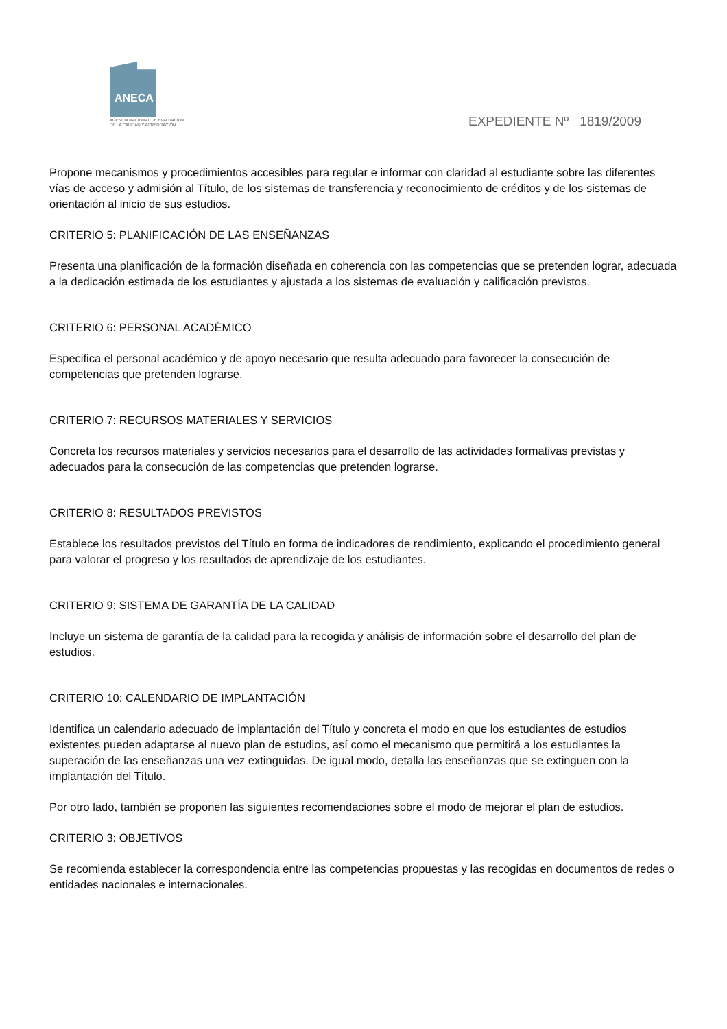ANECA
AGENCIA NACIONAL DE EVALUACIÓN
DE LA CALIDAD Y ACREDITACIÓN
EXPEDIENTE Nº 1819/2009
Propone mecanismos y procedimientos accesibles para regular e informar con claridad al estudiante sobre las diferentes vías de acceso y admisión al Título, de los sistemas de transferencia y reconocimiento de créditos y de los sistemas de orientación al inicio de sus estudios.
CRITERIO 5: PLANIFICACIÓN DE LAS ENSEÑANZAS
Presenta una planificación de la formación diseñada en coherencia con las competencias que se pretenden lograr, adecuada a la dedicación estimada de los estudiantes y ajustada a los sistemas de evaluación y calificación previstos.
CRITERIO 6: PERSONAL ACADÉMICO
Especifica el personal académico y de apoyo necesario que resulta adecuado para favorecer la consecución de competencias que pretenden lograrse.
CRITERIO 7: RECURSOS MATERIALES Y SERVICIOS
Concreta los recursos materiales y servicios necesarios para el desarrollo de las actividades formativas previstas y adecuados para la consecución de las competencias que pretenden lograrse.
CRITERIO 8: RESULTADOS PREVISTOS
Establece los resultados previstos del Título en forma de indicadores de rendimiento, explicando el procedimiento general para valorar el progreso y los resultados de aprendizaje de los estudiantes.
CRITERIO 9: SISTEMA DE GARANTÍA DE LA CALIDAD
Incluye un sistema de garantía de la calidad para la recogida y análisis de información sobre el desarrollo del plan de estudios.
CRITERIO 10: CALENDARIO DE IMPLANTACIÓN
Identifica un calendario adecuado de implantación del Título y concreta el modo en que los estudiantes de estudios existentes pueden adaptarse al nuevo plan de estudios, así como el mecanismo que permitirá a los estudiantes la superación de las enseñanzas una vez extinguidas. De igual modo, detalla las enseñanzas que se extinguen con la implantación del Título.
Por otro lado, también se proponen las siguientes recomendaciones sobre el modo de mejorar el plan de estudios.
CRITERIO 3: OBJETIVOS
Se recomienda establecer la correspondencia entre las competencias propuestas y las recogidas en documentos de redes o entidades nacionales e internacionales.